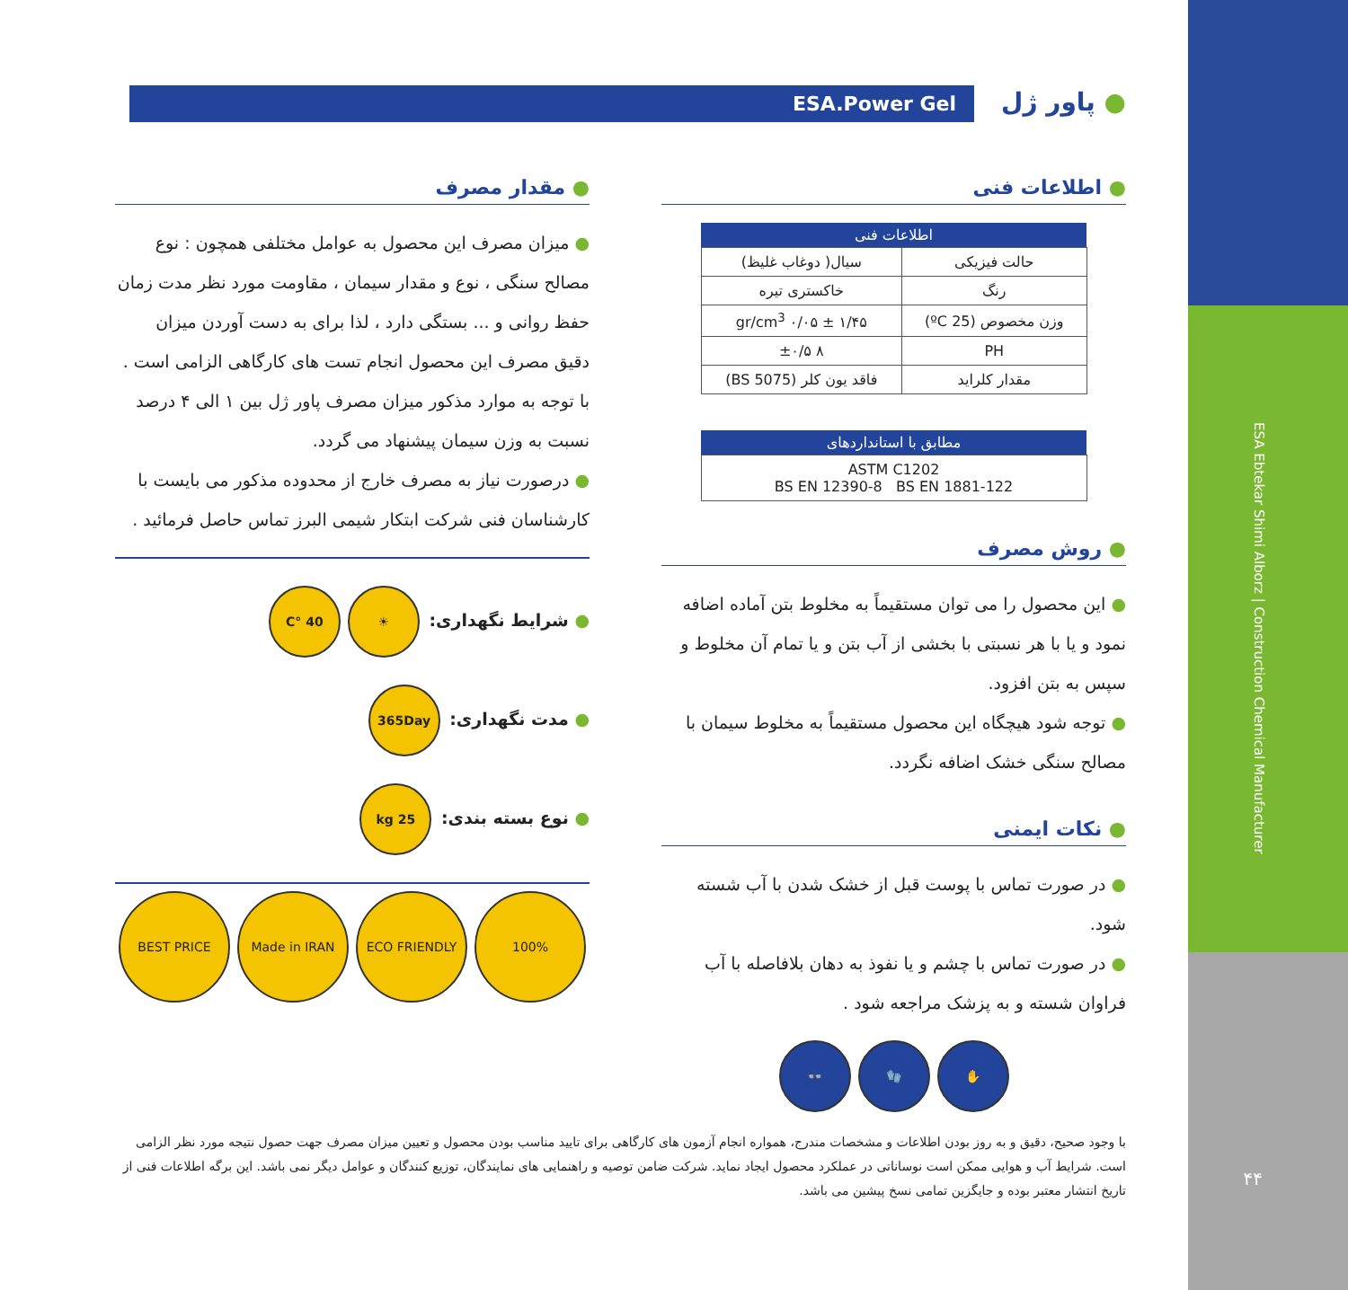ESA Ebtekar Shimi Alborz | Construction Chemical Manufacturer
۴۴
● پاور ژل ESA.Power Gel
● اطلاعات فنی
| اطلاعات فنی | |
| --- | --- |
| حالت فیزیکی | سیال( دوغاب غلیظ) |
| رنگ | خاکستری تیره |
| وزن مخصوص (25 ºC) | ۱/۴۵ ± ۰/۰۵ gr/cm<sup>3</sup> |
| PH | ۸ ±۰/۵ |
| مقدار کلراید | فاقد یون کلر (BS 5075) |
| مطابق با استانداردهای |
| --- |
| ASTM C1202 BS EN 12390-8 BS EN 1881-122 |
● روش مصرف
● این محصول را می توان مستقیماً به مخلوط بتن آماده اضافه نمود و یا با هر نسبتی با بخشی از آب بتن و یا تمام آن مخلوط و سپس به بتن افزود.
● توجه شود هیچگاه این محصول مستقیماً به مخلوط سیمان با مصالح سنگی خشک اضافه نگردد.
● نکات ایمنی
● در صورت تماس با پوست قبل از خشک شدن با آب شسته شود.
● در صورت تماس با چشم و یا نفوذ به دهان بلافاصله با آب فراوان شسته و به پزشک مراجعه شود .
✋ 🧤 👓
● مقدار مصرف
● میزان مصرف این محصول به عوامل مختلفی همچون : نوع مصالح سنگی ، نوع و مقدار سیمان ، مقاومت مورد نظر مدت زمان حفظ روانی و ... بستگی دارد ، لذا برای به دست آوردن میزان دقیق مصرف این محصول انجام تست های کارگاهی الزامی است . با توجه به موارد مذکور میزان مصرف پاور ژل بین ۱ الی ۴ درصد نسبت به وزن سیمان پیشنهاد می گردد.
● درصورت نیاز به مصرف خارج از محدوده مذکور می بایست با کارشناسان فنی شرکت ابتکار شیمی البرز تماس حاصل فرمائید .
● شرایط نگهداری: ☀ 40 °C
● مدت نگهداری: 365Day
● نوع بسته بندی: 25 kg
BEST PRICE Made in IRAN ECO FRIENDLY 100%
با وجود صحیح، دقیق و به روز بودن اطلاعات و مشخصات مندرج، همواره انجام آزمون های کارگاهی برای تایید مناسب بودن محصول و تعیین میزان مصرف جهت حصول نتیجه مورد نظر الزامی است. شرایط آب و هوایی ممکن است نوساناتی در عملکرد محصول ایجاد نماید. شرکت ضامن توصیه و راهنمایی های نمایندگان، توزیع کنندگان و عوامل دیگر نمی باشد. این برگه اطلاعات فنی از تاریخ انتشار معتبر بوده و جایگزین تمامی نسخ پیشین می باشد.